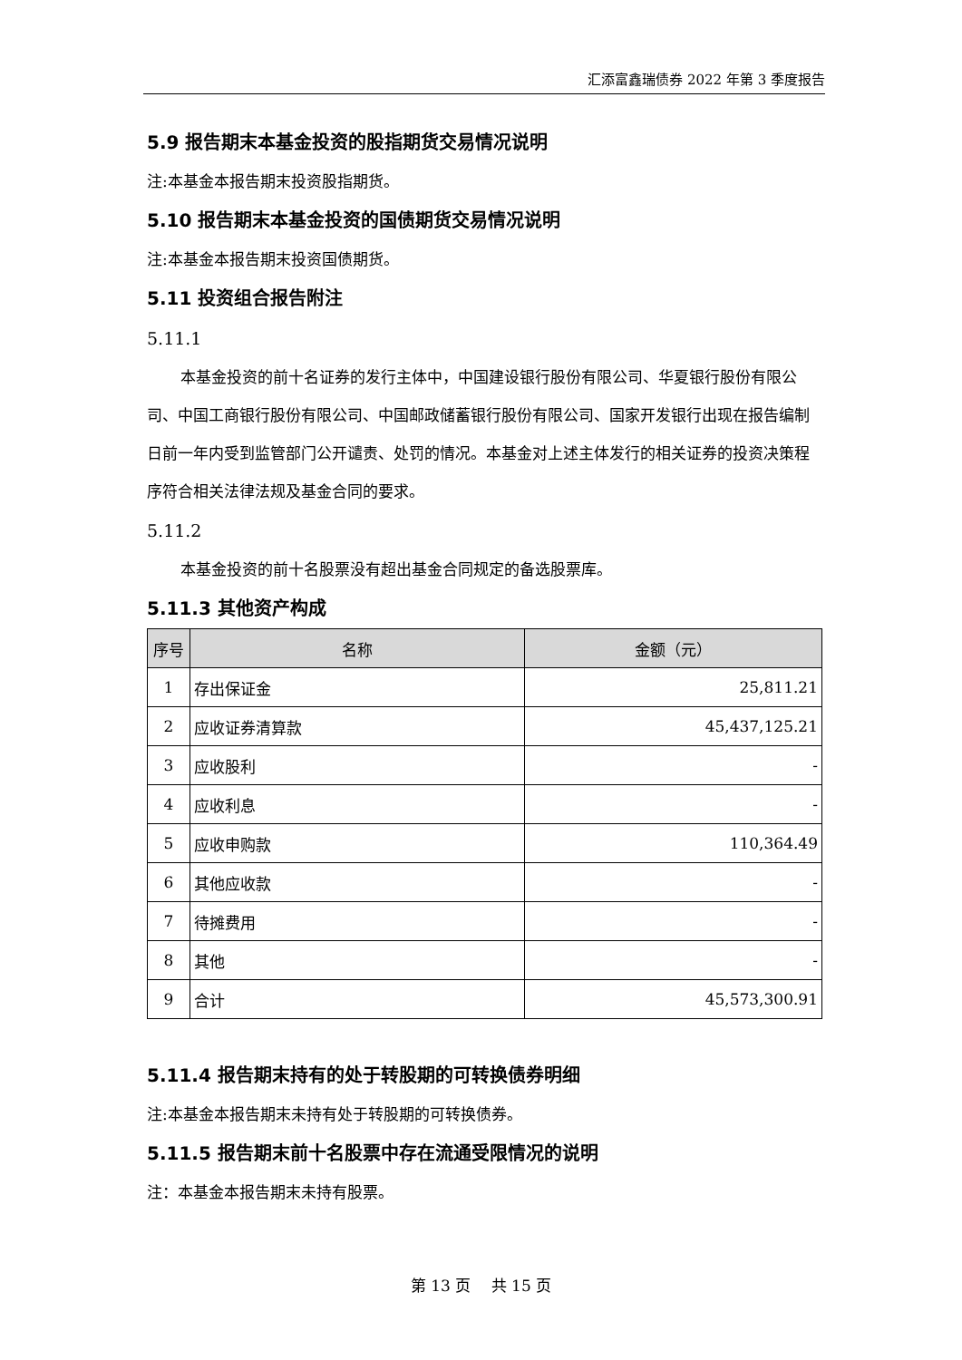汇添富鑫瑞债券 2022 年第 3 季度报告
5.9 报告期末本基金投资的股指期货交易情况说明
注:本基金本报告期末投资股指期货。
5.10 报告期末本基金投资的国债期货交易情况说明
注:本基金本报告期末投资国债期货。
5.11 投资组合报告附注
5.11.1
本基金投资的前十名证券的发行主体中，中国建设银行股份有限公司、华夏银行股份有限公司、中国工商银行股份有限公司、中国邮政储蓄银行股份有限公司、国家开发银行出现在报告编制日前一年内受到监管部门公开谴责、处罚的情况。本基金对上述主体发行的相关证券的投资决策程序符合相关法律法规及基金合同的要求。
5.11.2
本基金投资的前十名股票没有超出基金合同规定的备选股票库。
5.11.3 其他资产构成
| 序号 | 名称 | 金额（元） |
| --- | --- | --- |
| 1 | 存出保证金 | 25,811.21 |
| 2 | 应收证券清算款 | 45,437,125.21 |
| 3 | 应收股利 | - |
| 4 | 应收利息 | - |
| 5 | 应收申购款 | 110,364.49 |
| 6 | 其他应收款 | - |
| 7 | 待摊费用 | - |
| 8 | 其他 | - |
| 9 | 合计 | 45,573,300.91 |
5.11.4 报告期末持有的处于转股期的可转换债券明细
注:本基金本报告期末未持有处于转股期的可转换债券。
5.11.5 报告期末前十名股票中存在流通受限情况的说明
注：本基金本报告期末未持有股票。
第 13 页　 共 15 页